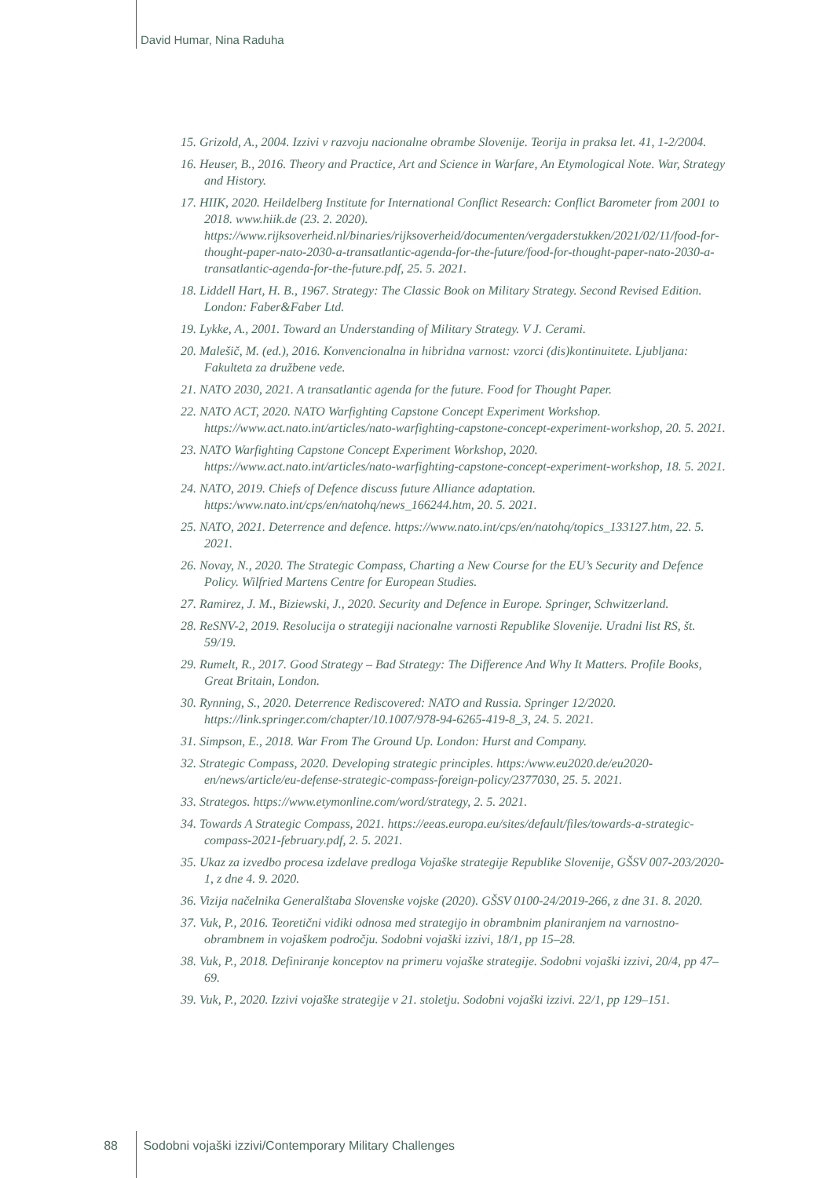David Humar, Nina Raduha
15. Grizold, A., 2004. Izzivi v razvoju nacionalne obrambe Slovenije. Teorija in praksa let. 41, 1-2/2004.
16. Heuser, B., 2016. Theory and Practice, Art and Science in Warfare, An Etymological Note. War, Strategy and History.
17. HIIK, 2020. Heildelberg Institute for International Conflict Research: Conflict Barometer from 2001 to 2018. www.hiik.de (23. 2. 2020). https://www.rijksoverheid.nl/binaries/rijksoverheid/documenten/vergaderstukken/2021/02/11/food-for-thought-paper-nato-2030-a-transatlantic-agenda-for-the-future/food-for-thought-paper-nato-2030-a-transatlantic-agenda-for-the-future.pdf, 25. 5. 2021.
18. Liddell Hart, H. B., 1967. Strategy: The Classic Book on Military Strategy. Second Revised Edition. London: Faber&Faber Ltd.
19. Lykke, A., 2001. Toward an Understanding of Military Strategy. V J. Cerami.
20. Malešič, M. (ed.), 2016. Konvencionalna in hibridna varnost: vzorci (dis)kontinuitete. Ljubljana: Fakulteta za družbene vede.
21. NATO 2030, 2021. A transatlantic agenda for the future. Food for Thought Paper.
22. NATO ACT, 2020. NATO Warfighting Capstone Concept Experiment Workshop. https://www.act.nato.int/articles/nato-warfighting-capstone-concept-experiment-workshop, 20. 5. 2021.
23. NATO Warfighting Capstone Concept Experiment Workshop, 2020. https://www.act.nato.int/articles/nato-warfighting-capstone-concept-experiment-workshop, 18. 5. 2021.
24. NATO, 2019. Chiefs of Defence discuss future Alliance adaptation. https:/www.nato.int/cps/en/natohq/news_166244.htm, 20. 5. 2021.
25. NATO, 2021. Deterrence and defence. https://www.nato.int/cps/en/natohq/topics_133127.htm, 22. 5. 2021.
26. Novay, N., 2020. The Strategic Compass, Charting a New Course for the EU’s Security and Defence Policy. Wilfried Martens Centre for European Studies.
27. Ramirez, J. M., Biziewski, J., 2020. Security and Defence in Europe. Springer, Schwitzerland.
28. ReSNV-2, 2019. Resolucija o strategiji nacionalne varnosti Republike Slovenije. Uradni list RS, št. 59/19.
29. Rumelt, R., 2017. Good Strategy – Bad Strategy: The Difference And Why It Matters. Profile Books, Great Britain, London.
30. Rynning, S., 2020. Deterrence Rediscovered: NATO and Russia. Springer 12/2020. https://link.springer.com/chapter/10.1007/978-94-6265-419-8_3, 24. 5. 2021.
31. Simpson, E., 2018. War From The Ground Up. London: Hurst and Company.
32. Strategic Compass, 2020. Developing strategic principles. https:/www.eu2020.de/eu2020-en/news/article/eu-defense-strategic-compass-foreign-policy/2377030, 25. 5. 2021.
33. Strategos. https://www.etymonline.com/word/strategy, 2. 5. 2021.
34. Towards A Strategic Compass, 2021. https://eeas.europa.eu/sites/default/files/towards-a-strategic-compass-2021-february.pdf, 2. 5. 2021.
35. Ukaz za izvedbo procesa izdelave predloga Vojaške strategije Republike Slovenije, GŠSV 007-203/2020-1, z dne 4. 9. 2020.
36. Vizija načelnika Generalštaba Slovenske vojske (2020). GŠSV 0100-24/2019-266, z dne 31. 8. 2020.
37. Vuk, P., 2016. Teoretični vidiki odnosa med strategijo in obrambnim planiranjem na varnostno-obrambnem in vojaškem področju. Sodobni vojaški izzivi, 18/1, pp 15–28.
38. Vuk, P., 2018. Definiranje konceptov na primeru vojaške strategije. Sodobni vojaški izzivi, 20/4, pp 47–69.
39. Vuk, P., 2020. Izzivi vojaške strategije v 21. stoletju. Sodobni vojaški izzivi. 22/1, pp 129–151.
88 Sodobni vojaški izzivi/Contemporary Military Challenges